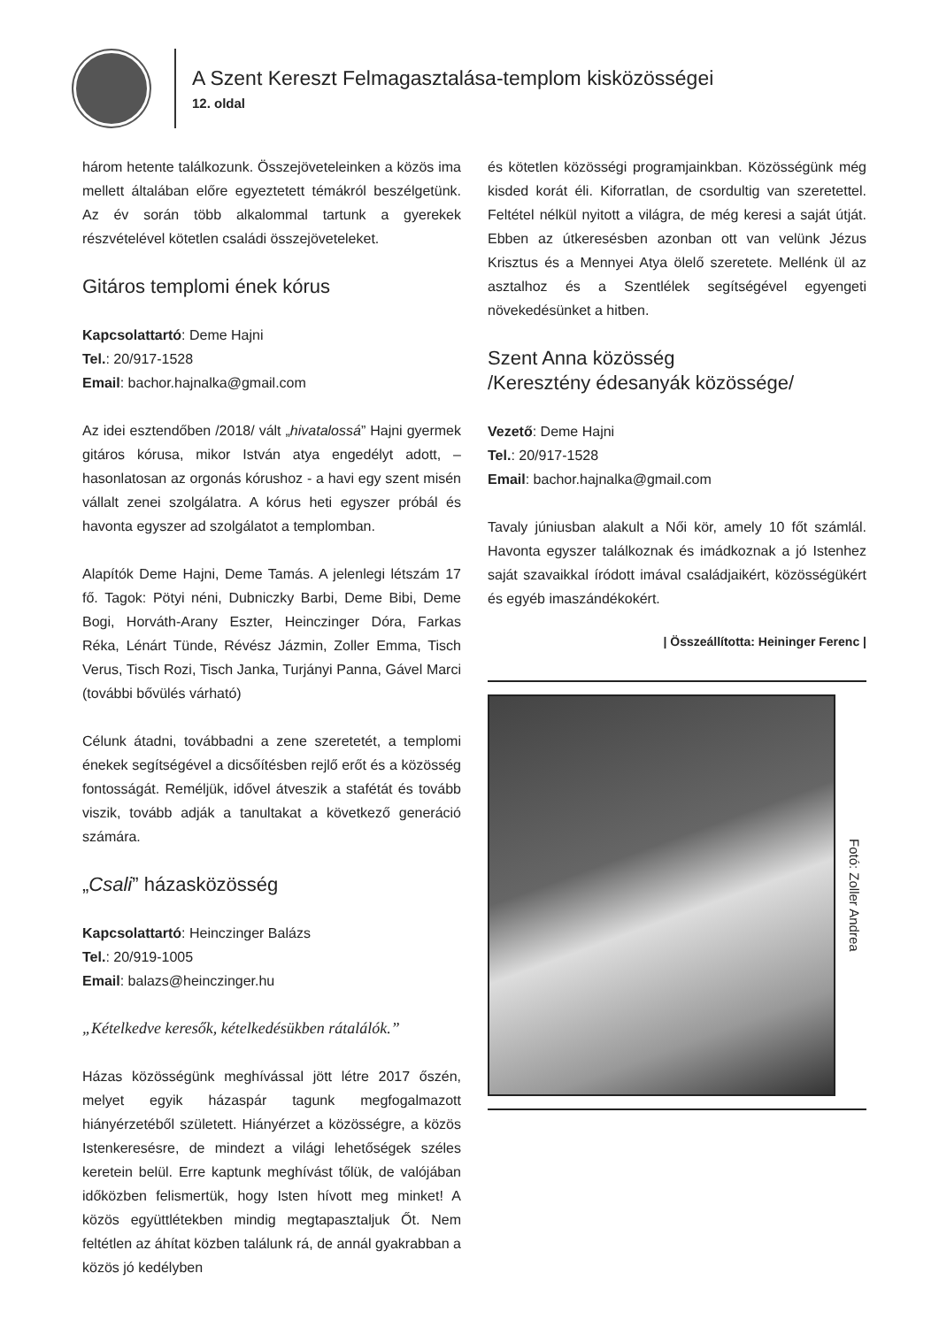A Szent Kereszt Felmagasztalása-templom kisközösségei
12. oldal
három hetente találkozunk. Összejöveteleinken a közös ima mellett általában előre egyeztetett témákról beszélgetünk. Az év során több alkalommal tartunk a gyerekek részvételével kötetlen családi összejöveteleket.
Gitáros templomi ének kórus
Kapcsolattartó: Deme Hajni
Tel.: 20/917-1528
Email: bachor.hajnalka@gmail.com
Az idei esztendőben /2018/ vált „hivatalossá” Hajni gyermek gitáros kórusa, mikor István atya engedélyt adott, – hasonlatosan az orgonás kórushoz - a havi egy szent misén vállalt zenei szolgálatra. A kórus heti egyszer próbál és havonta egyszer ad szolgálatot a templomban.
Alapítók Deme Hajni, Deme Tamás. A jelenlegi létszám 17 fő. Tagok: Pötyi néni, Dubniczky Barbi, Deme Bibi, Deme Bogi, Horváth-Arany Eszter, Heinczinger Dóra, Farkas Réka, Lénárt Tünde, Révész Jázmin, Zoller Emma, Tisch Verus, Tisch Rozi, Tisch Janka, Turjányi Panna, Gável Marci (további bővülés várható)
Célunk átadni, továbbadni a zene szeretetét, a templomi énekek segítségével a dicsőítésben rejlő erőt és a közösség fontosságát. Reméljük, idővel átveszik a stafétát és tovább viszik, tovább adják a tanultakat a következő generáció számára.
„Csali” házasközösség
Kapcsolattartó: Heinczinger Balázs
Tel.: 20/919-1005
Email: balazs@heinczinger.hu
„Kételkedve keresők, kételkedésükben rátalálók.”
Házas közösségünk meghívással jött létre 2017 őszén, melyet egyik házaspár tagunk megfogalmazott hiányérzetéből született. Hiányérzet a közösségre, a közös Istenkeresésre, de mindezt a világi lehetőségek széles keretein belül. Erre kaptunk meghívást tőlük, de valójában időközben felismertük, hogy Isten hívott meg minket! A közös együttlétekben mindig megtapasztaljuk Őt. Nem feltétlen az áhítat közben találunk rá, de annál gyakrabban a közös jó kedélyben
és kötetlen közösségi programjainkban. Közösségünk még kisded korát éli. Kiforratlan, de csordultig van szeretettel. Feltétel nélkül nyitott a világra, de még keresi a saját útját. Ebben az útkeresésben azonban ott van velünk Jézus Krisztus és a Mennyei Atya ölelő szeretete. Mellénk ül az asztalhoz és a Szentlélek segítségével egyengeti növekedésünket a hitben.
Szent Anna közösség
/Keresztény édesanyák közössége/
Vezető: Deme Hajni
Tel.: 20/917-1528
Email: bachor.hajnalka@gmail.com
Tavaly júniusban alakult a Női kör, amely 10 főt számlál. Havonta egyszer találkoznak és imádkoznak a jó Istenhez saját szavaikkal íródott imával családjaikért, közösségükért és egyéb imaszándékokért.
| Összeállította: Heininger Ferenc |
Fotó: Zoller Andrea